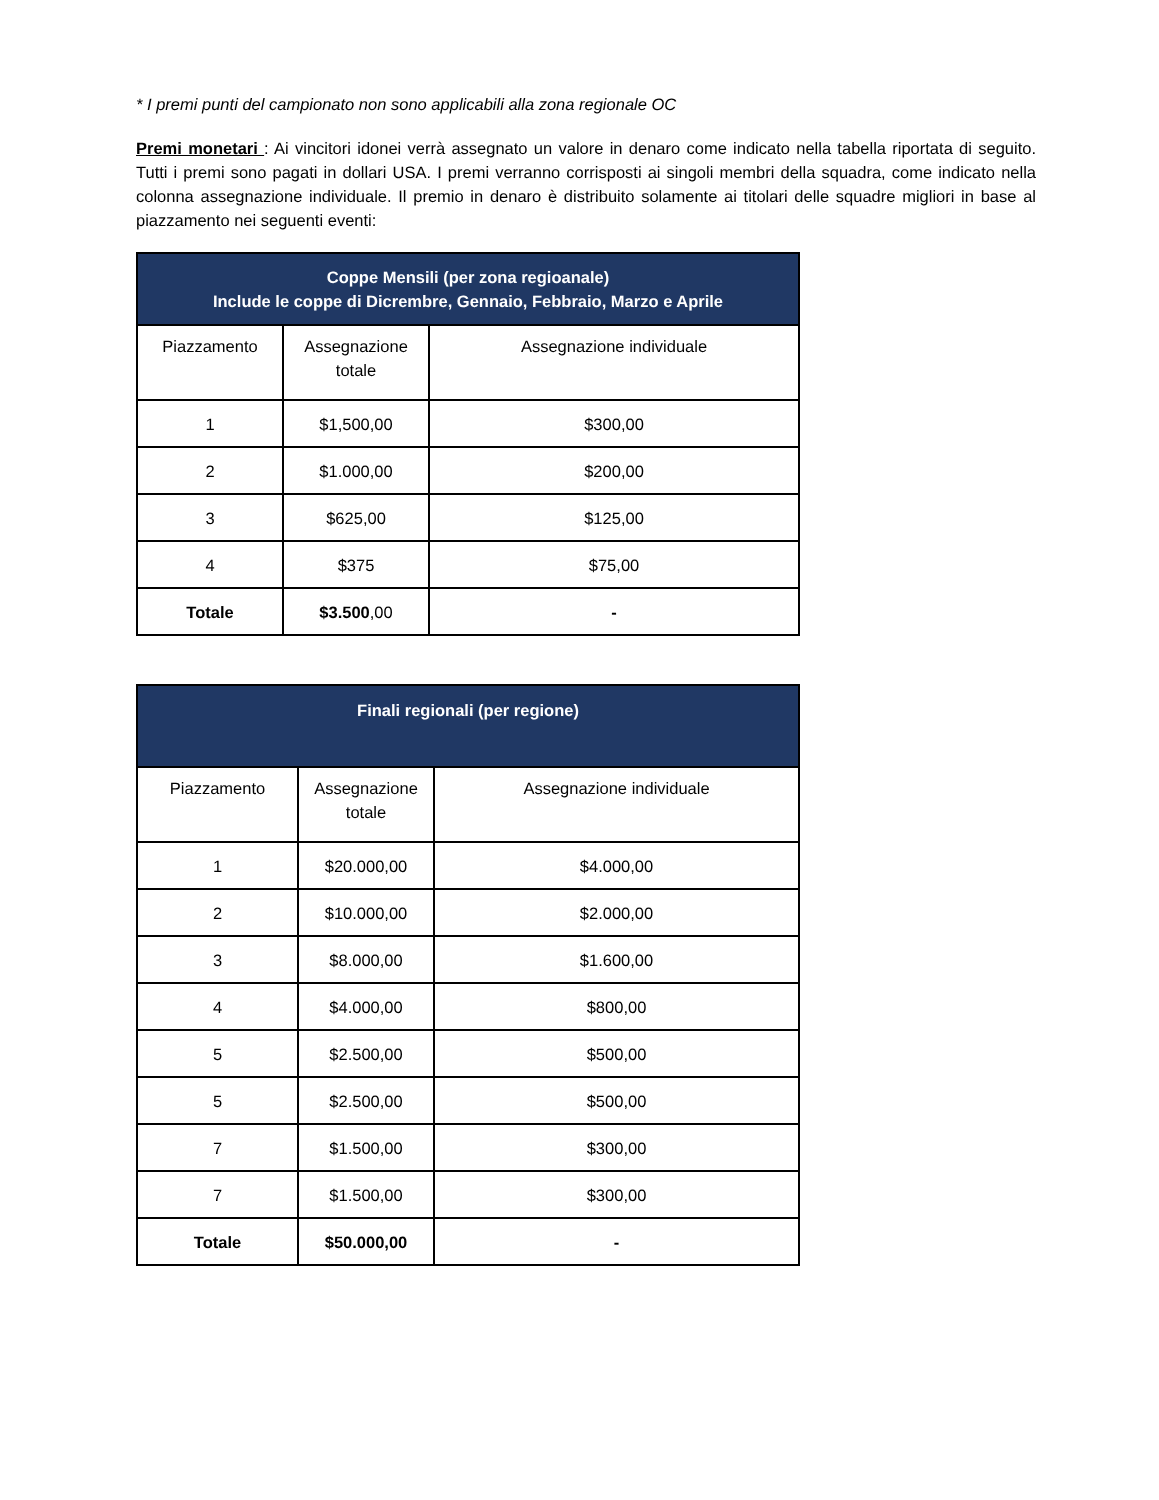* I premi punti del campionato non sono applicabili alla zona regionale OC
Premi monetari : Ai vincitori idonei verrà assegnato un valore in denaro come indicato nella tabella riportata di seguito. Tutti i premi sono pagati in dollari USA. I premi verranno corrisposti ai singoli membri della squadra, come indicato nella colonna assegnazione individuale. Il premio in denaro è distribuito solamente ai titolari delle squadre migliori in base al piazzamento nei seguenti eventi:
| Coppe Mensili (per zona regioanale) Include le coppe di Dicrembre, Gennaio, Febbraio, Marzo e Aprile | | |
| --- | --- | --- |
| Piazzamento | Assegnazione totale | Assegnazione individuale |
| 1 | $1,500,00 | $300,00 |
| 2 | $1.000,00 | $200,00 |
| 3 | $625,00 | $125,00 |
| 4 | $375 | $75,00 |
| Totale | $3.500 ,00 | - |
| Finali regionali (per regione) | | |
| --- | --- | --- |
| Piazzamento | Assegnazione totale | Assegnazione individuale |
| 1 | $20.000,00 | $4.000,00 |
| 2 | $10.000,00 | $2.000,00 |
| 3 | $8.000,00 | $1.600,00 |
| 4 | $4.000,00 | $800,00 |
| 5 | $2.500,00 | $500,00 |
| 5 | $2.500,00 | $500,00 |
| 7 | $1.500,00 | $300,00 |
| 7 | $1.500,00 | $300,00 |
| Totale | $50.000,00 | - |